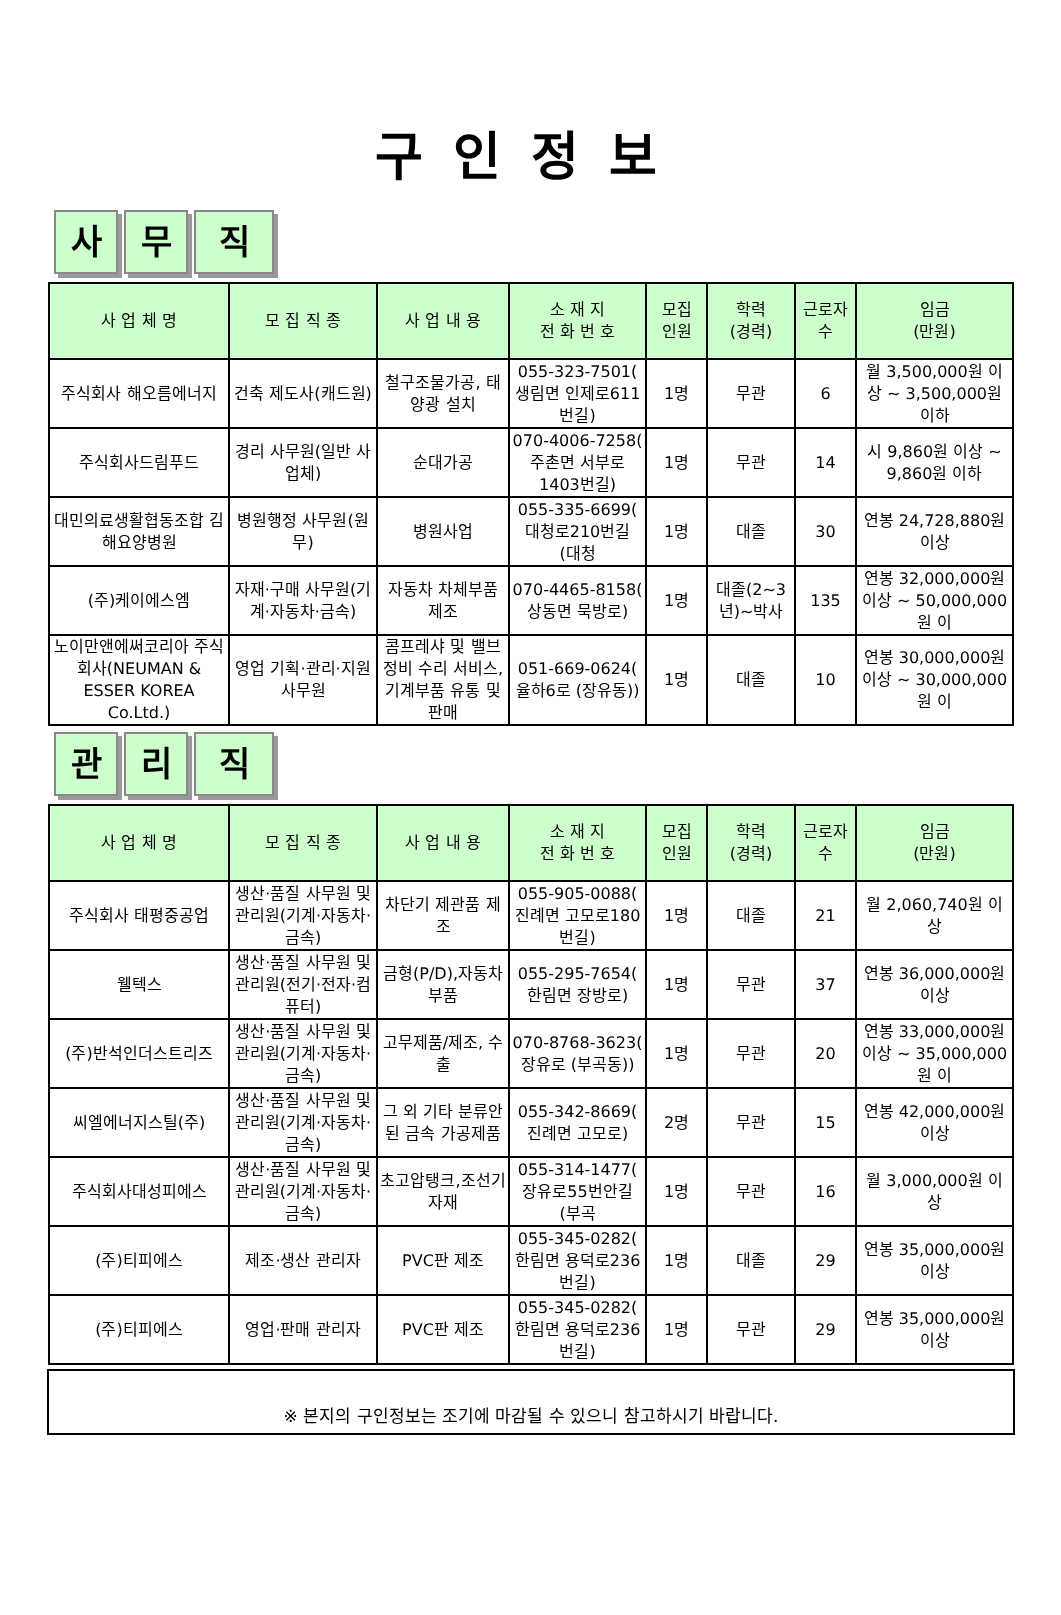구인정보
사무 직
| 사 업 체 명 | 모 집 직 종 | 사 업 내 용 | 소 재 지 전 화 번 호 | 모집 인원 | 학력 (경력) | 근로자 수 | 임금 (만원) |
| --- | --- | --- | --- | --- | --- | --- | --- |
| 주식회사 해오름에너지 | 건축 제도사(캐드원) | 철구조물가공, 태양광 설치 | 055-323-7501( 생림면 인제로611번길) | 1명 | 무관 | 6 | 월 3,500,000원 이상 ~ 3,500,000원 이하 |
| 주식회사드림푸드 | 경리 사무원(일반 사업체) | 순대가공 | 070-4006-7258( 주촌면 서부로1403번길) | 1명 | 무관 | 14 | 시 9,860원 이상 ~ 9,860원 이하 |
| 대민의료생활협동조합 김해요양병원 | 병원행정 사무원(원무) | 병원사업 | 055-335-6699( 대청로210번길 (대청 | 1명 | 대졸 | 30 | 연봉 24,728,880원 이상 |
| (주)케이에스엠 | 자재·구매 사무원(기계·자동차·금속) | 자동차 차체부품 제조 | 070-4465-8158( 상동면 묵방로) | 1명 | 대졸(2~3년)~박사 | 135 | 연봉 32,000,000원 이상 ~ 50,000,000원 이 |
| 노이만앤에써코리아 주식회사(NEUMAN & ESSER KOREA Co.Ltd.) | 영업 기획·관리·지원 사무원 | 콤프레샤 및 밸브 정비 수리 서비스, 기계부품 유통 및 판매 | 051-669-0624( 율하6로 (장유동)) | 1명 | 대졸 | 10 | 연봉 30,000,000원 이상 ~ 30,000,000원 이 |
관리 직
| 사 업 체 명 | 모 집 직 종 | 사 업 내 용 | 소 재 지 전 화 번 호 | 모집 인원 | 학력 (경력) | 근로자 수 | 임금 (만원) |
| --- | --- | --- | --- | --- | --- | --- | --- |
| 주식회사 태평중공업 | 생산·품질 사무원 및 관리원(기계·자동차·금속) | 차단기 제관품 제조 | 055-905-0088( 진례면 고모로180번길) | 1명 | 대졸 | 21 | 월 2,060,740원 이상 |
| 웰텍스 | 생산·품질 사무원 및 관리원(전기·전자·컴퓨터) | 금형(P/D),자동차 부품 | 055-295-7654( 한림면 장방로) | 1명 | 무관 | 37 | 연봉 36,000,000원 이상 |
| (주)반석인더스트리즈 | 생산·품질 사무원 및 관리원(기계·자동차·금속) | 고무제품/제조, 수출 | 070-8768-3623( 장유로 (부곡동)) | 1명 | 무관 | 20 | 연봉 33,000,000원 이상 ~ 35,000,000원 이 |
| 씨엘에너지스틸(주) | 생산·품질 사무원 및 관리원(기계·자동차·금속) | 그 외 기타 분류안된 금속 가공제품 | 055-342-8669( 진례면 고모로) | 2명 | 무관 | 15 | 연봉 42,000,000원 이상 |
| 주식회사대성피에스 | 생산·품질 사무원 및 관리원(기계·자동차·금속) | 초고압탱크,조선기자재 | 055-314-1477( 장유로55번안길 (부곡 | 1명 | 무관 | 16 | 월 3,000,000원 이상 |
| (주)티피에스 | 제조·생산 관리자 | PVC판 제조 | 055-345-0282( 한림면 용덕로236번길) | 1명 | 대졸 | 29 | 연봉 35,000,000원 이상 |
| (주)티피에스 | 영업·판매 관리자 | PVC판 제조 | 055-345-0282( 한림면 용덕로236번길) | 1명 | 무관 | 29 | 연봉 35,000,000원 이상 |
※ 본지의 구인정보는 조기에 마감될 수 있으니 참고하시기 바랍니다.